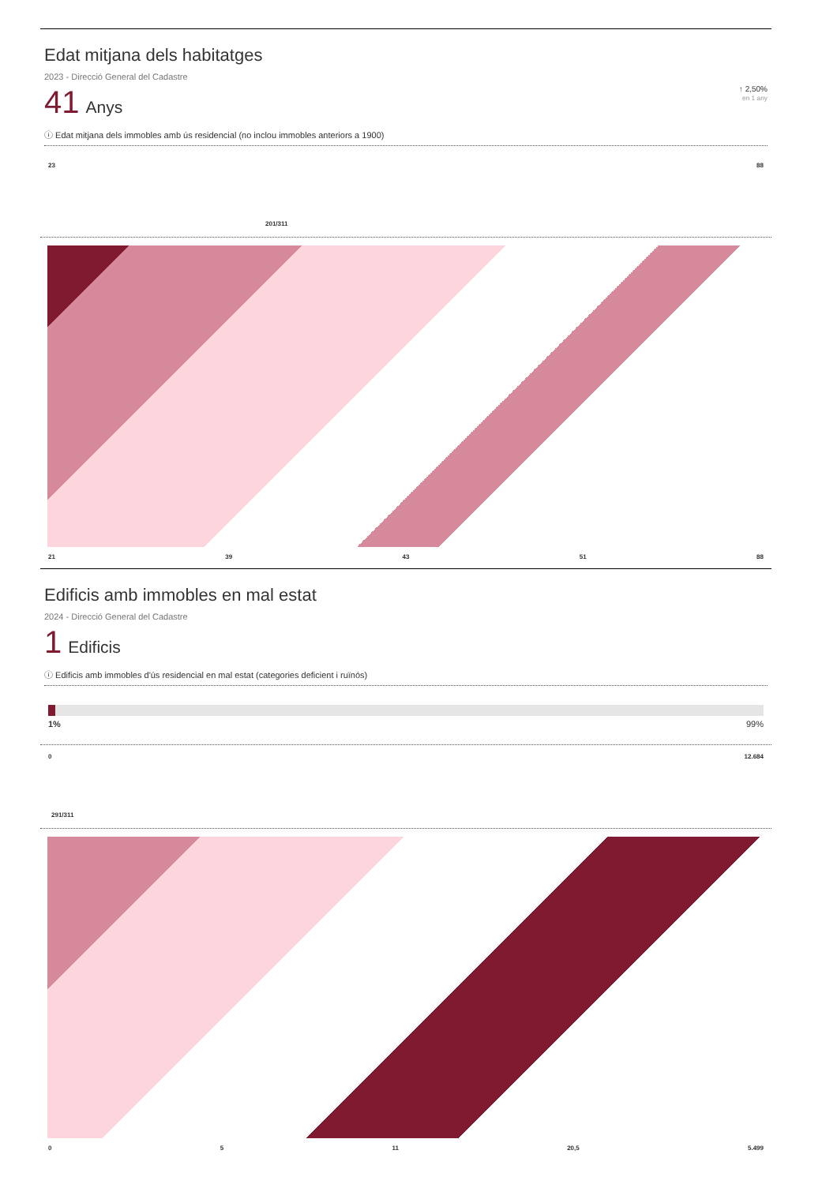Edat mitjana dels habitatges
2023 - Direcció General del Cadastre
41 Anys
↑ 2,50%
en 1 any
ⓘ Edat mitjana dels immobles amb ús residencial (no inclou immobles anteriors a 1900)
23 88
201/311
21 39 43 51 88
Edificis amb immobles en mal estat
2024 - Direcció General del Cadastre
1 Edificis
ⓘ Edificis amb immobles d'ús residencial en mal estat (categories deficient i ruïnós)
1% 99%
0 12.684
291/311
0 5 11 20,5 5.499